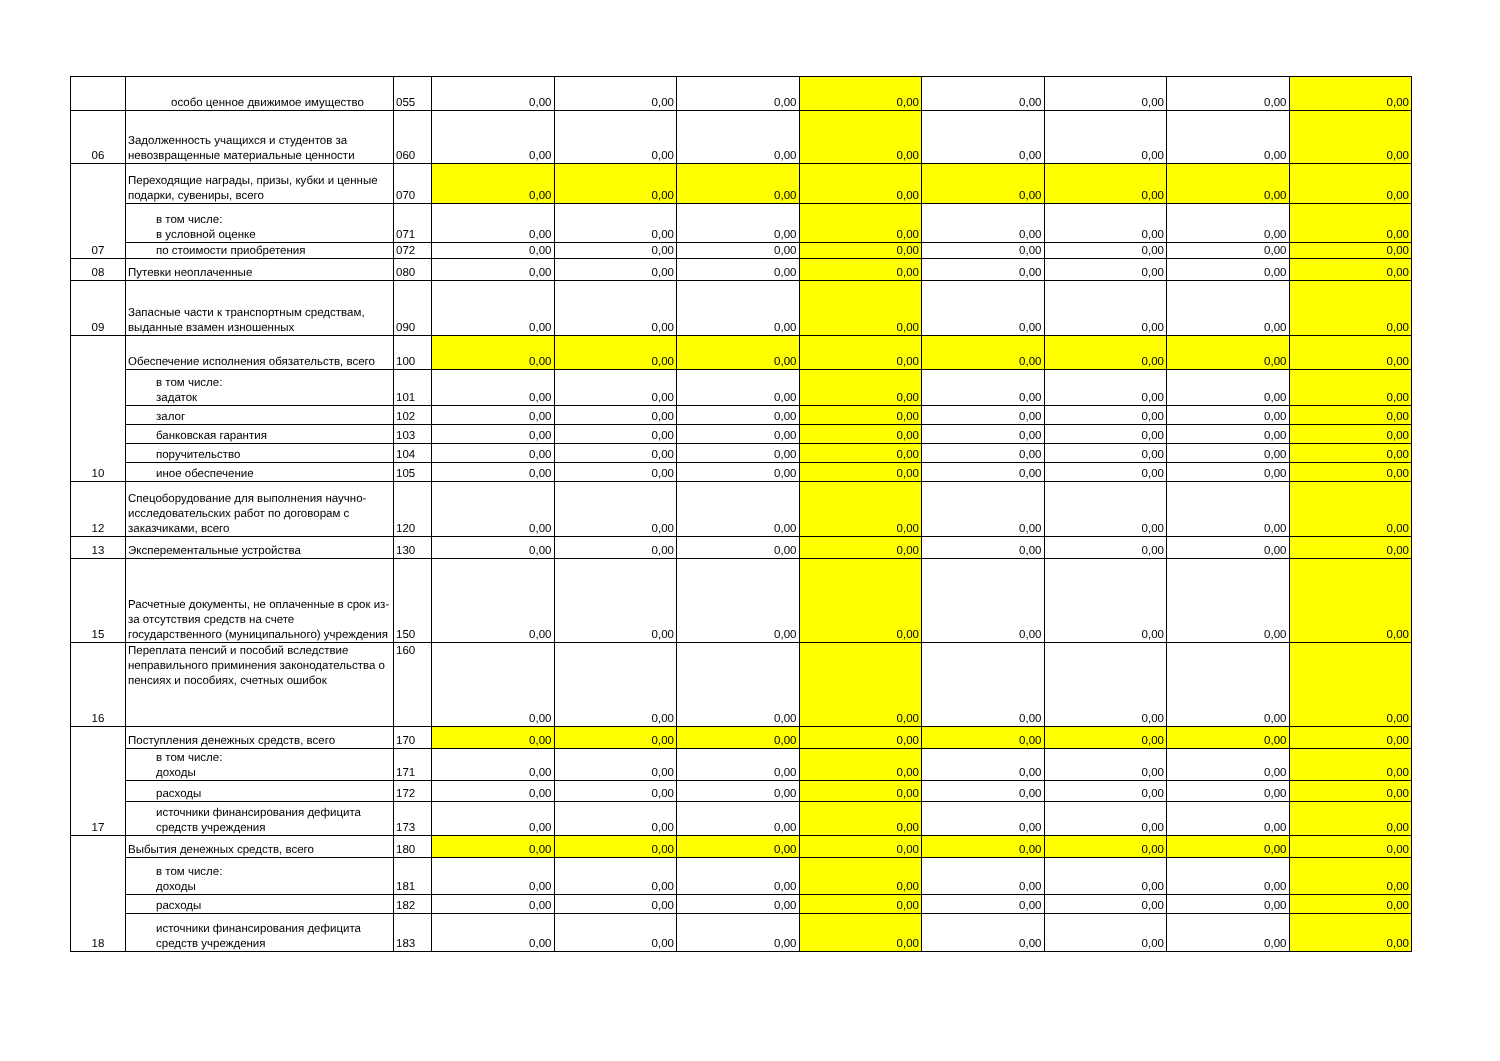| | особо ценное движимое имущество | 055 | 0,00 | 0,00 | 0,00 | 0,00 | 0,00 | 0,00 | 0,00 | 0,00 |
| 06 | Задолженность учащихся и студентов за невозвращенные материальные ценности | 060 | 0,00 | 0,00 | 0,00 | 0,00 | 0,00 | 0,00 | 0,00 | 0,00 |
| 07 | Переходящие награды, призы, кубки и ценные подарки, сувениры, всего | 070 | 0,00 | 0,00 | 0,00 | 0,00 | 0,00 | 0,00 | 0,00 | 0,00 |
| | в том числе: в условной оценке | 071 | 0,00 | 0,00 | 0,00 | 0,00 | 0,00 | 0,00 | 0,00 | 0,00 |
| | по стоимости приобретения | 072 | 0,00 | 0,00 | 0,00 | 0,00 | 0,00 | 0,00 | 0,00 | 0,00 |
| 08 | Путевки неоплаченные | 080 | 0,00 | 0,00 | 0,00 | 0,00 | 0,00 | 0,00 | 0,00 | 0,00 |
| 09 | Запасные части к транспортным средствам, выданные взамен изношенных | 090 | 0,00 | 0,00 | 0,00 | 0,00 | 0,00 | 0,00 | 0,00 | 0,00 |
| 10 | Обеспечение исполнения обязательств, всего | 100 | 0,00 | 0,00 | 0,00 | 0,00 | 0,00 | 0,00 | 0,00 | 0,00 |
| | в том числе: задаток | 101 | 0,00 | 0,00 | 0,00 | 0,00 | 0,00 | 0,00 | 0,00 | 0,00 |
| | залог | 102 | 0,00 | 0,00 | 0,00 | 0,00 | 0,00 | 0,00 | 0,00 | 0,00 |
| | банковская гарантия | 103 | 0,00 | 0,00 | 0,00 | 0,00 | 0,00 | 0,00 | 0,00 | 0,00 |
| | поручительство | 104 | 0,00 | 0,00 | 0,00 | 0,00 | 0,00 | 0,00 | 0,00 | 0,00 |
| | иное обеспечение | 105 | 0,00 | 0,00 | 0,00 | 0,00 | 0,00 | 0,00 | 0,00 | 0,00 |
| 12 | Спецоборудование для выполнения научно-исследовательских работ по договорам с заказчиками, всего | 120 | 0,00 | 0,00 | 0,00 | 0,00 | 0,00 | 0,00 | 0,00 | 0,00 |
| 13 | Эксперементальные устройства | 130 | 0,00 | 0,00 | 0,00 | 0,00 | 0,00 | 0,00 | 0,00 | 0,00 |
| 15 | Расчетные документы, не оплаченные в срок из-за отсутствия средств на счете государственного (муниципального) учреждения | 150 | 0,00 | 0,00 | 0,00 | 0,00 | 0,00 | 0,00 | 0,00 | 0,00 |
| 16 | Переплата пенсий и пособий вследствие неправильного приминения законодательства о пенсиях и пособиях, счетных ошибок | 160 | 0,00 | 0,00 | 0,00 | 0,00 | 0,00 | 0,00 | 0,00 | 0,00 |
| 17 | Поступления денежных средств, всего | 170 | 0,00 | 0,00 | 0,00 | 0,00 | 0,00 | 0,00 | 0,00 | 0,00 |
| | в том числе: доходы | 171 | 0,00 | 0,00 | 0,00 | 0,00 | 0,00 | 0,00 | 0,00 | 0,00 |
| | расходы | 172 | 0,00 | 0,00 | 0,00 | 0,00 | 0,00 | 0,00 | 0,00 | 0,00 |
| | источники финансирования дефицита средств учреждения | 173 | 0,00 | 0,00 | 0,00 | 0,00 | 0,00 | 0,00 | 0,00 | 0,00 |
| 18 | Выбытия денежных средств, всего | 180 | 0,00 | 0,00 | 0,00 | 0,00 | 0,00 | 0,00 | 0,00 | 0,00 |
| | в том числе: доходы | 181 | 0,00 | 0,00 | 0,00 | 0,00 | 0,00 | 0,00 | 0,00 | 0,00 |
| | расходы | 182 | 0,00 | 0,00 | 0,00 | 0,00 | 0,00 | 0,00 | 0,00 | 0,00 |
| | источники финансирования дефицита средств учреждения | 183 | 0,00 | 0,00 | 0,00 | 0,00 | 0,00 | 0,00 | 0,00 | 0,00 |